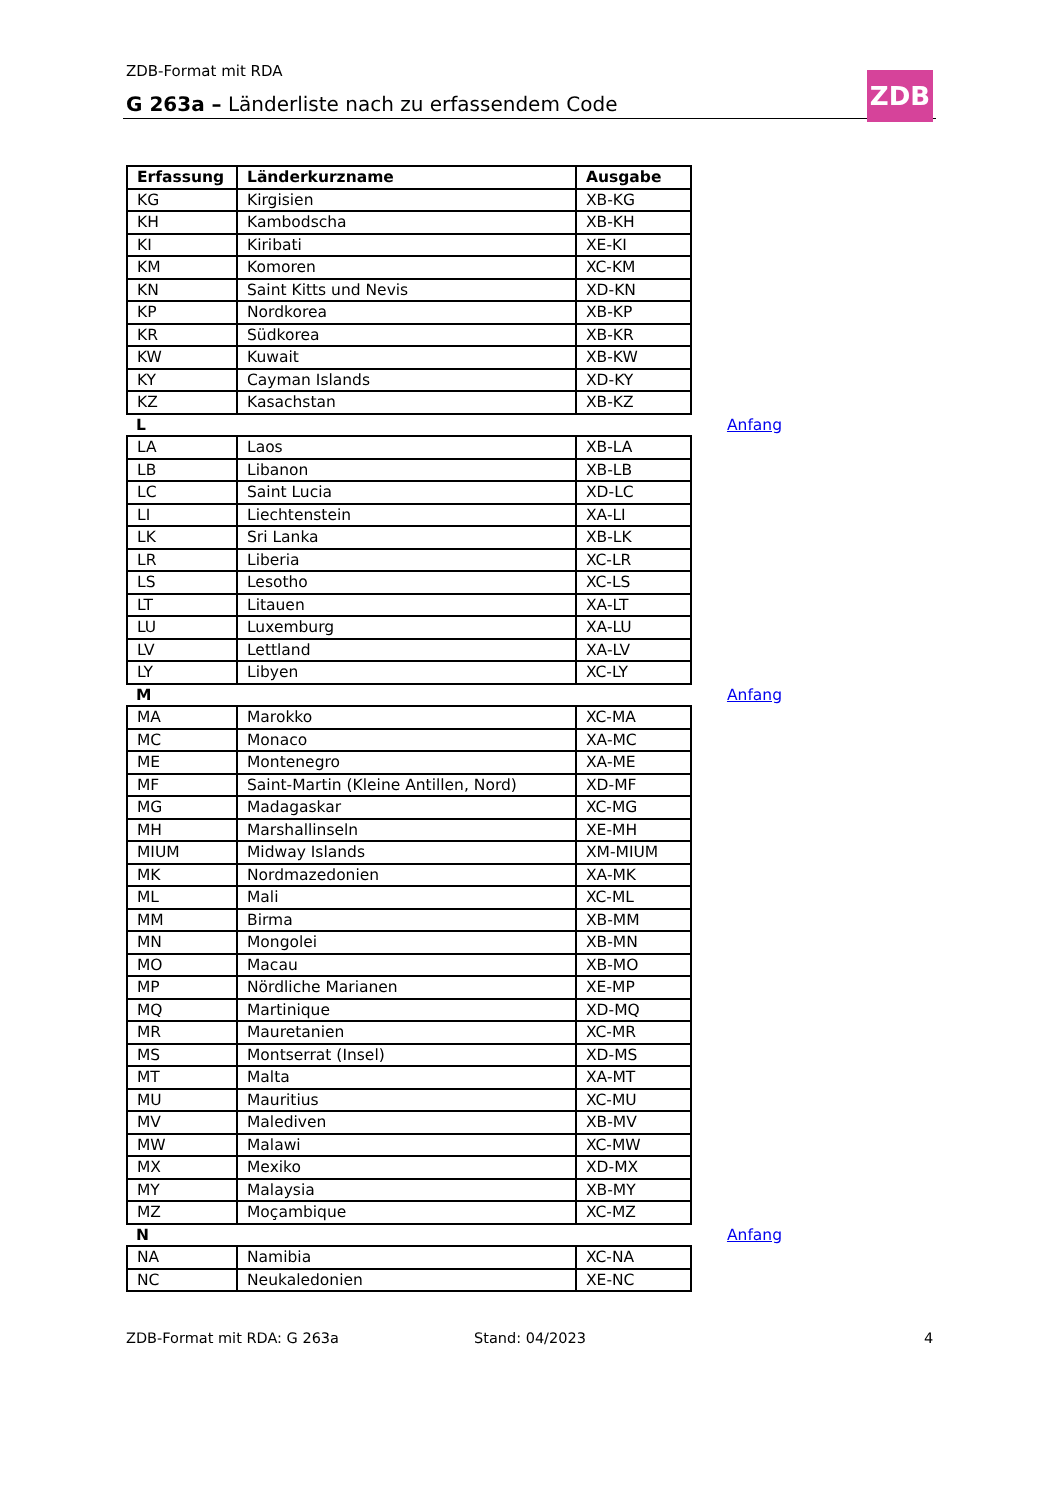ZDB-Format mit RDA
G 263a – Länderliste nach zu erfassendem Code
ZDB
| Erfassung | Länderkurzname | Ausgabe |
| --- | --- | --- |
| KG | Kirgisien | XB-KG |
| KH | Kambodscha | XB-KH |
| KI | Kiribati | XE-KI |
| KM | Komoren | XC-KM |
| KN | Saint Kitts und Nevis | XD-KN |
| KP | Nordkorea | XB-KP |
| KR | Südkorea | XB-KR |
| KW | Kuwait | XB-KW |
| KY | Cayman Islands | XD-KY |
| KZ | Kasachstan | XB-KZ |
| L Anfang | | |
| LA | Laos | XB-LA |
| LB | Libanon | XB-LB |
| LC | Saint Lucia | XD-LC |
| LI | Liechtenstein | XA-LI |
| LK | Sri Lanka | XB-LK |
| LR | Liberia | XC-LR |
| LS | Lesotho | XC-LS |
| LT | Litauen | XA-LT |
| LU | Luxemburg | XA-LU |
| LV | Lettland | XA-LV |
| LY | Libyen | XC-LY |
| M Anfang | | |
| MA | Marokko | XC-MA |
| MC | Monaco | XA-MC |
| ME | Montenegro | XA-ME |
| MF | Saint-Martin (Kleine Antillen, Nord) | XD-MF |
| MG | Madagaskar | XC-MG |
| MH | Marshallinseln | XE-MH |
| MIUM | Midway Islands | XM-MIUM |
| MK | Nordmazedonien | XA-MK |
| ML | Mali | XC-ML |
| MM | Birma | XB-MM |
| MN | Mongolei | XB-MN |
| MO | Macau | XB-MO |
| MP | Nördliche Marianen | XE-MP |
| MQ | Martinique | XD-MQ |
| MR | Mauretanien | XC-MR |
| MS | Montserrat (Insel) | XD-MS |
| MT | Malta | XA-MT |
| MU | Mauritius | XC-MU |
| MV | Malediven | XB-MV |
| MW | Malawi | XC-MW |
| MX | Mexiko | XD-MX |
| MY | Malaysia | XB-MY |
| MZ | Moçambique | XC-MZ |
| N Anfang | | |
| NA | Namibia | XC-NA |
| NC | Neukaledonien | XE-NC |
ZDB-Format mit RDA: G 263a Stand: 04/2023 4